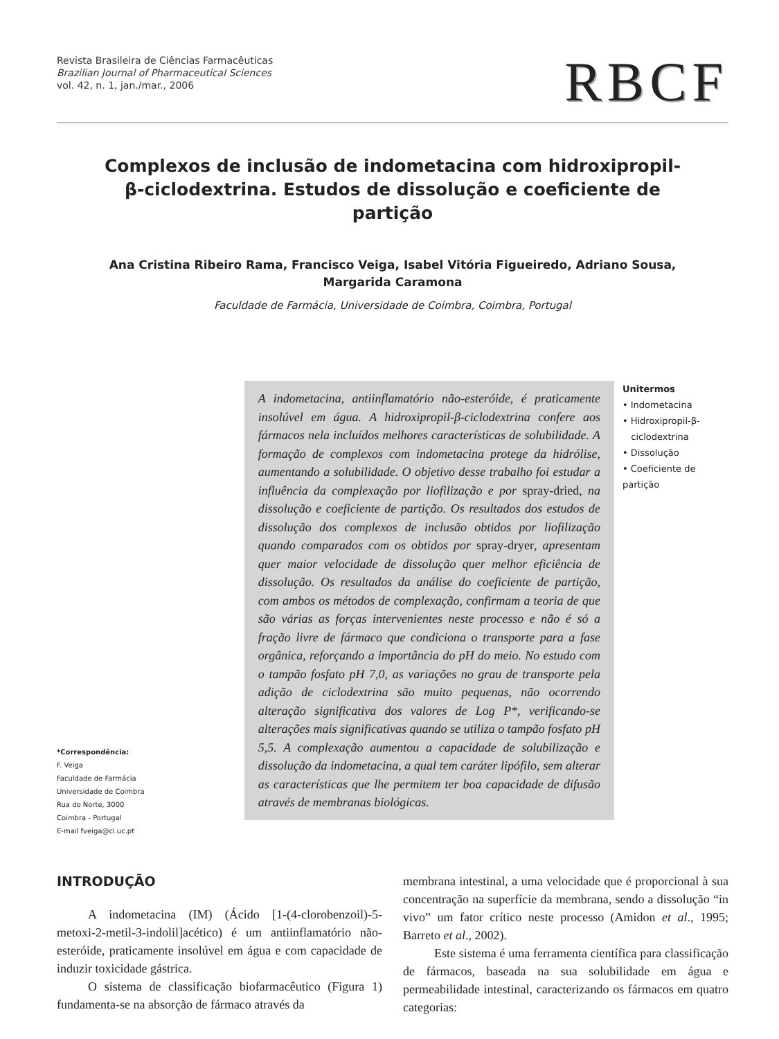Revista Brasileira de Ciências Farmacêuticas
Brazilian Journal of Pharmaceutical Sciences
vol. 42, n. 1, jan./mar., 2006
RBCF
Complexos de inclusão de indometacina com hidroxipropil-β-ciclodextrina. Estudos de dissolução e coeficiente de partição
Ana Cristina Ribeiro Rama, Francisco Veiga, Isabel Vitória Figueiredo, Adriano Sousa,
Margarida Caramona
Faculdade de Farmácia, Universidade de Coimbra, Coimbra, Portugal
*Correspondência:
F. Veiga
Faculdade de Farmácia
Universidade de Coimbra
Rua do Norte, 3000
Coimbra - Portugal
E-mail fveiga@ci.uc.pt
A indometacina, antiinflamatório não-esteróide, é praticamente insolúvel em água. A hidroxipropil-β-ciclodextrina confere aos fármacos nela incluídos melhores características de solubilidade. A formação de complexos com indometacina protege da hidrólise, aumentando a solubilidade. O objetivo desse trabalho foi estudar a influência da complexação por liofilização e por spray-dried, na dissolução e coeficiente de partição. Os resultados dos estudos de dissolução dos complexos de inclusão obtidos por liofilização quando comparados com os obtidos por spray-dryer, apresentam quer maior velocidade de dissolução quer melhor eficiência de dissolução. Os resultados da análise do coeficiente de partição, com ambos os métodos de complexação, confirmam a teoria de que são várias as forças intervenientes neste processo e não é só a fração livre de fármaco que condiciona o transporte para a fase orgânica, reforçando a importância do pH do meio. No estudo com o tampão fosfato pH 7,0, as variações no grau de transporte pela adição de ciclodextrina são muito pequenas, não ocorrendo alteração significativa dos valores de Log P*, verificando-se alterações mais significativas quando se utiliza o tampão fosfato pH 5,5. A complexação aumentou a capacidade de solubilização e dissolução da indometacina, a qual tem caráter lipófilo, sem alterar as características que lhe permitem ter boa capacidade de difusão através de membranas biológicas.
Unitermos
• Indometacina
• Hidroxipropil-β-
ciclodextrina
• Dissolução
• Coeficiente de partição
INTRODUÇÃO
A indometacina (IM) (Ácido [1-(4-clorobenzoil)-5-metoxi-2-metil-3-indolil]acético) é um antiinflamatório não-esteróide, praticamente insolúvel em água e com capacidade de induzir toxicidade gástrica.
O sistema de classificação biofarmacêutico (Figura 1) fundamenta-se na absorção de fármaco através da
membrana intestinal, a uma velocidade que é proporcional à sua concentração na superfície da membrana, sendo a dissolução “in vivo” um fator crítico neste processo (Amidon et al., 1995; Barreto et al., 2002).
Este sistema é uma ferramenta científica para classificação de fármacos, baseada na sua solubilidade em água e permeabilidade intestinal, caracterizando os fármacos em quatro categorias: